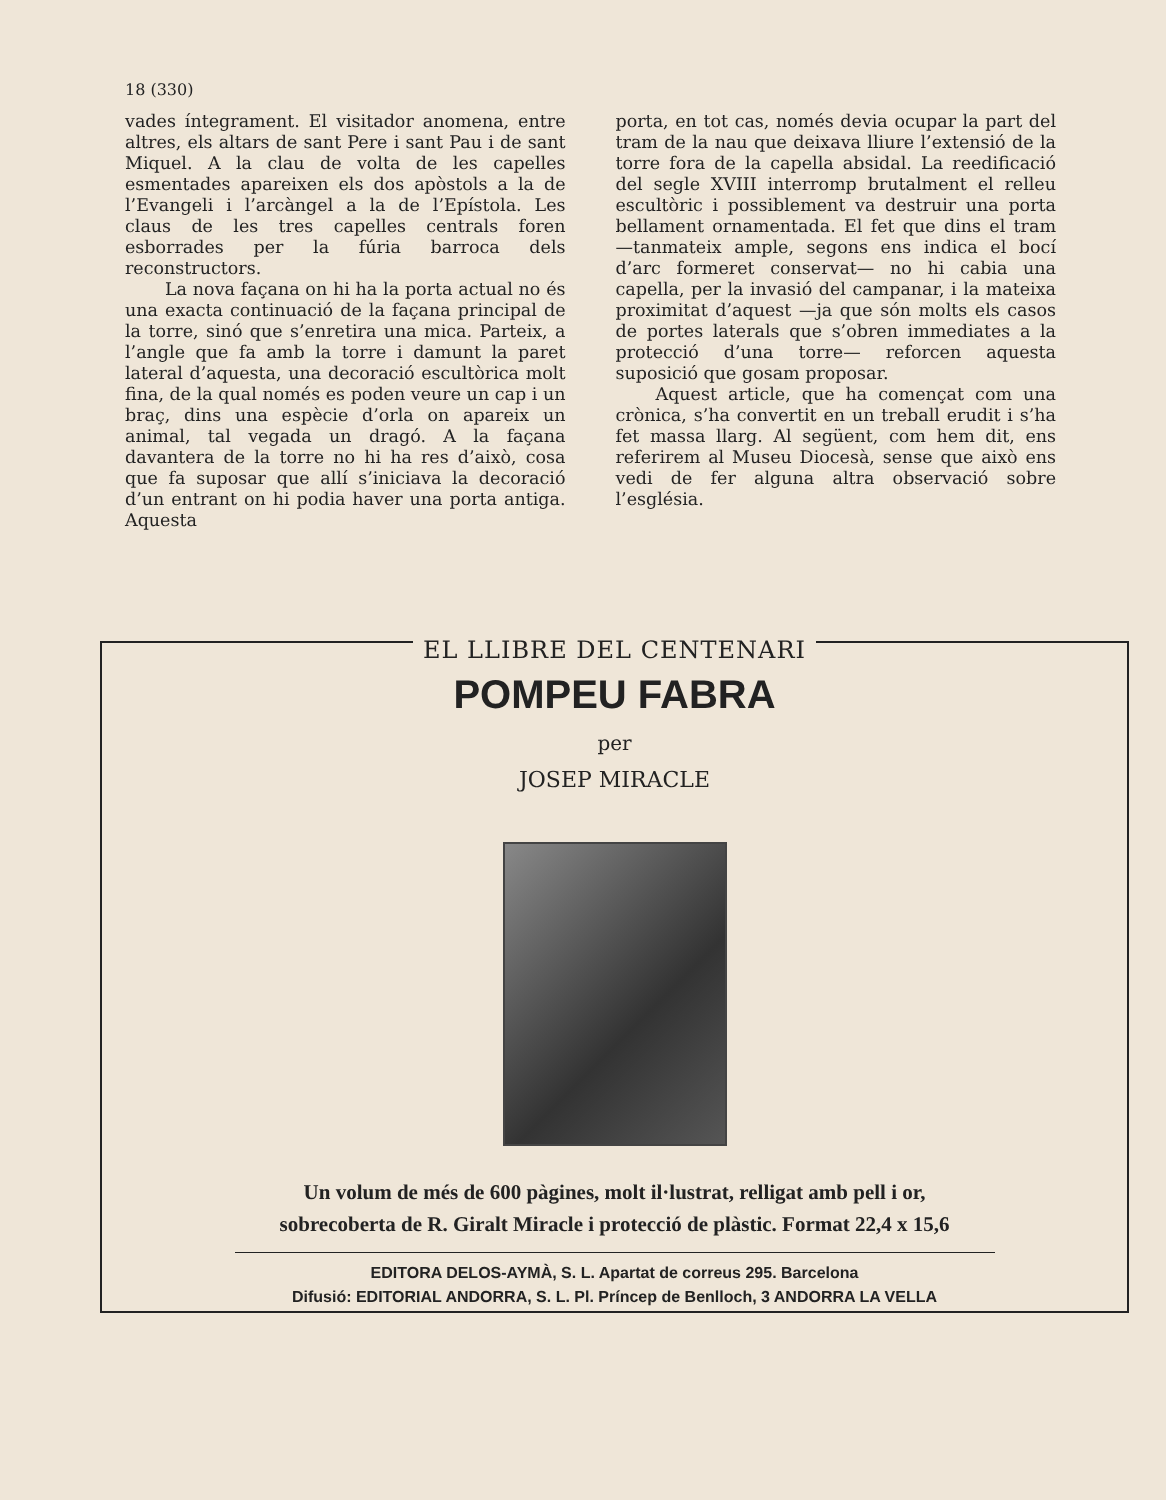18 (330)
vades íntegrament. El visitador anomena, entre altres, els altars de sant Pere i sant Pau i de sant Miquel. A la clau de volta de les capelles esmentades apareixen els dos apòstols a la de l’Evangeli i l’arcàngel a la de l’Epístola. Les claus de les tres capelles centrals foren esborrades per la fúria barroca dels reconstructors.
La nova façana on hi ha la porta actual no és una exacta continuació de la façana principal de la torre, sinó que s’enretira una mica. Parteix, a l’angle que fa amb la torre i damunt la paret lateral d’aquesta, una decoració escultòrica molt fina, de la qual només es poden veure un cap i un braç, dins una espècie d’orla on apareix un animal, tal vegada un dragó. A la façana davantera de la torre no hi ha res d’això, cosa que fa suposar que allí s’iniciava la decoració d’un entrant on hi podia haver una porta antiga. Aquesta
porta, en tot cas, només devia ocupar la part del tram de la nau que deixava lliure l’extensió de la torre fora de la capella absidal. La reedificació del segle XVIII interromp brutalment el relleu escultòric i possiblement va destruir una porta bellament ornamentada. El fet que dins el tram —tanmateix ample, segons ens indica el bocí d’arc formeret conservat— no hi cabia una capella, per la invasió del campanar, i la mateixa proximitat d’aquest —ja que són molts els casos de portes laterals que s’obren immediates a la protecció d’una torre— reforcen aquesta suposició que gosam proposar.
Aquest article, que ha començat com una crònica, s’ha convertit en un treball erudit i s’ha fet massa llarg. Al següent, com hem dit, ens referirem al Museu Diocesà, sense que això ens vedi de fer alguna altra observació sobre l’església.
EL LLIBRE DEL CENTENARI
POMPEU FABRA
per
JOSEP MIRACLE
Un volum de més de 600 pàgines, molt il·lustrat, relligat amb pell i or,
sobrecoberta de R. Giralt Miracle i protecció de plàstic. Format 22,4 x 15,6
EDITORA DELOS-AYMÀ, S. L. Apartat de correus 295. Barcelona
Difusió: EDITORIAL ANDORRA, S. L. Pl. Príncep de Benlloch, 3 ANDORRA LA VELLA